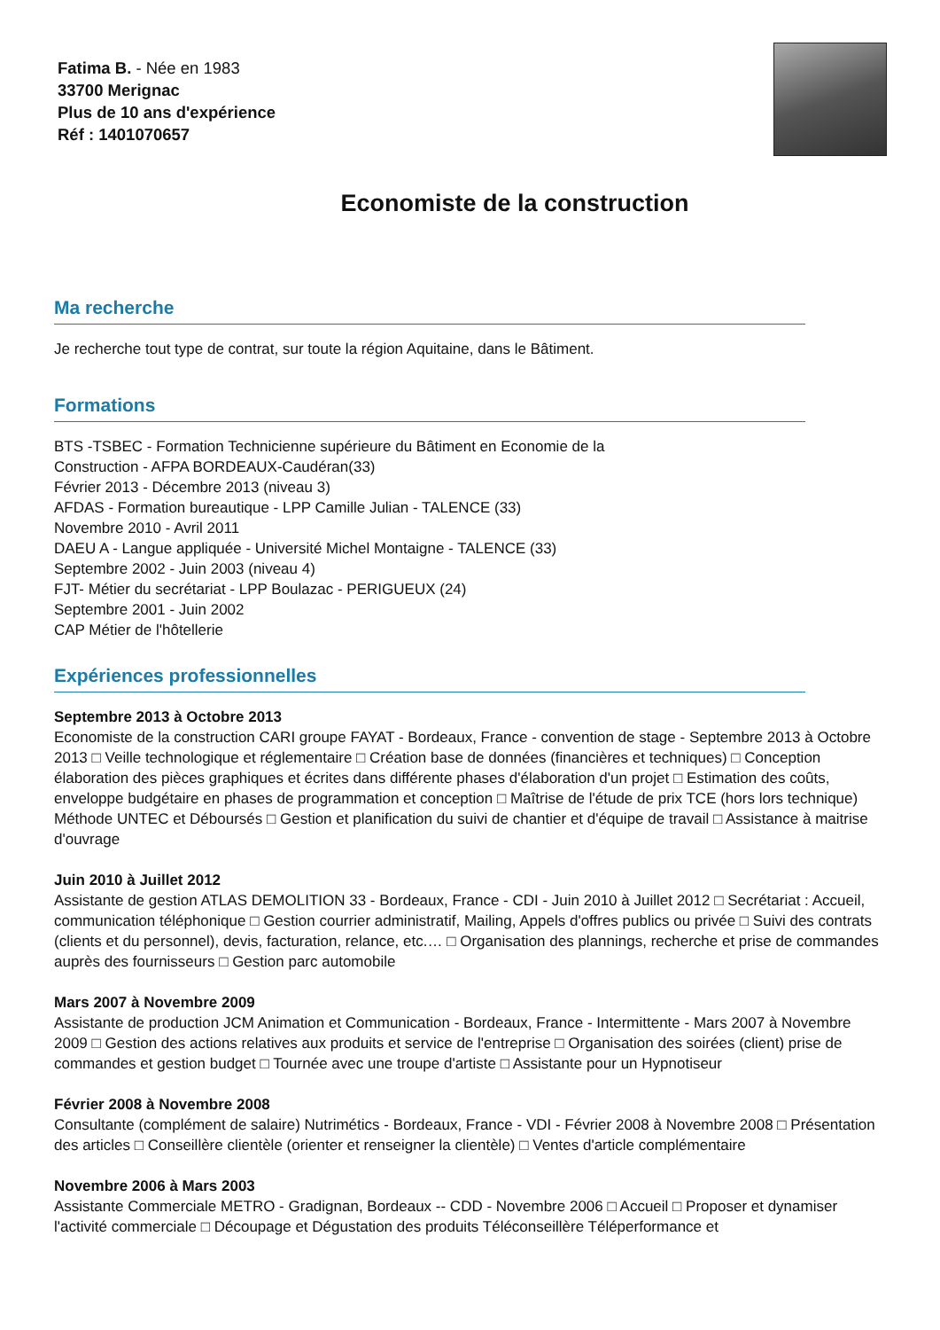Fatima B. - Née en 1983
33700 Merignac
Plus de 10 ans d'expérience
Réf : 1401070657
Economiste de la construction
Ma recherche
Je recherche tout type de contrat, sur toute la région Aquitaine, dans le Bâtiment.
Formations
BTS -TSBEC - Formation Technicienne supérieure du Bâtiment en Economie de la
Construction - AFPA BORDEAUX-Caudéran(33)
Février 2013 - Décembre 2013 (niveau 3)
AFDAS - Formation bureautique - LPP Camille Julian - TALENCE (33)
Novembre 2010 - Avril 2011
DAEU A - Langue appliquée - Université Michel Montaigne - TALENCE (33)
Septembre 2002 - Juin 2003 (niveau 4)
FJT- Métier du secrétariat - LPP Boulazac - PERIGUEUX (24)
Septembre 2001 - Juin 2002
CAP Métier de l'hôtellerie
Expériences professionnelles
Septembre 2013 à Octobre 2013
Economiste de la construction CARI groupe FAYAT - Bordeaux, France - convention de stage - Septembre 2013 à Octobre 2013 □ Veille technologique et réglementaire □ Création base de données (financières et techniques) □ Conception élaboration des pièces graphiques et écrites dans différente phases d'élaboration d'un projet □ Estimation des coûts, enveloppe budgétaire en phases de programmation et conception □ Maîtrise de l'étude de prix TCE (hors lors technique) Méthode UNTEC et Déboursés □ Gestion et planification du suivi de chantier et d'équipe de travail □ Assistance à maitrise d'ouvrage
Juin 2010 à Juillet 2012
Assistante de gestion ATLAS DEMOLITION 33 - Bordeaux, France - CDI - Juin 2010 à Juillet 2012 □ Secrétariat : Accueil, communication téléphonique □ Gestion courrier administratif, Mailing, Appels d'offres publics ou privée □ Suivi des contrats (clients et du personnel), devis, facturation, relance, etc.… □ Organisation des plannings, recherche et prise de commandes auprès des fournisseurs □ Gestion parc automobile
Mars 2007 à Novembre 2009
Assistante de production JCM Animation et Communication - Bordeaux, France - Intermittente - Mars 2007 à Novembre 2009 □ Gestion des actions relatives aux produits et service de l'entreprise □ Organisation des soirées (client) prise de commandes et gestion budget □ Tournée avec une troupe d'artiste □ Assistante pour un Hypnotiseur
Février 2008 à Novembre 2008
Consultante (complément de salaire) Nutrimétics - Bordeaux, France - VDI - Février 2008 à Novembre 2008 □ Présentation des articles □ Conseillère clientèle (orienter et renseigner la clientèle) □ Ventes d'article complémentaire
Novembre 2006 à Mars 2003
Assistante Commerciale METRO - Gradignan, Bordeaux -- CDD - Novembre 2006 □ Accueil □ Proposer et dynamiser l'activité commerciale □ Découpage et Dégustation des produits Téléconseillère Téléperformance et